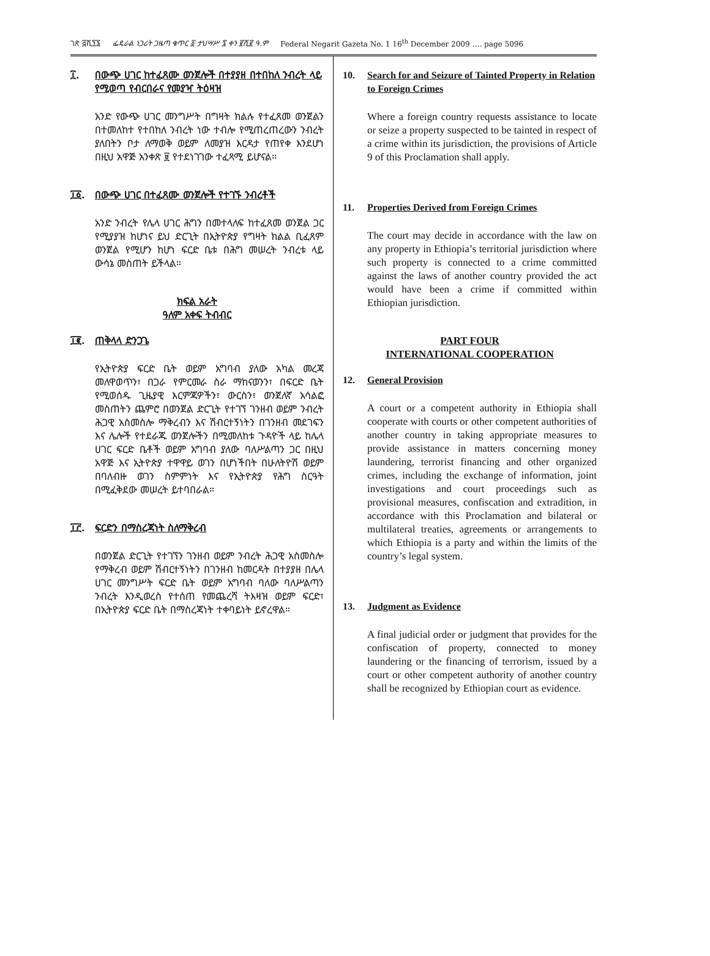ገጽ ፭ሺ፺፮ ፌዴራል ነጋሪት ጋዜጣ ቁጥር ፩ ታህሣሥ ፯ ቀን ፪ሺ፪ ዓ.ም Federal Negarit Gazeta No. 1 16<sup>th</sup> December 2009 …. page 5096
፲. በውጭ ሀገር ከተፈጸሙ ወንጀሎች በተያያዘ በተበከለ ንብረት ላይ የሚወጣ የብርበራና የመያዣ ትዕዛዝ
አንድ የውጭ ሀገር መንግሥት በግዛት ክልሉ የተፈጸመ ወንጀልን በተመለከተ የተበከለ ንብረት ነው ተብሎ የሚጠረጠረውን ንብረት ያለበትን ቦታ ለማወቅ ወይም ለመያዝ እርዳታ የጠየቀ እንደሆነ በዚህ አዋጅ አንቀጽ ፱ የተደነገገው ተፈጻሚ ይሆናል።
፲፩. በውጭ ሀገር በተፈጸሙ ወንጀሎች የተገኙ ንብረቶች
አንድ ንብረት የሌላ ሀገር ሕግን በመተላለፍ ከተፈጸመ ወንጀል ጋር የሚያያዝ ከሆነና ይህ ድርጊት በኢትዮጵያ የግዛት ክልል ቢፈጸም ወንጀል የሚሆን ከሆነ ፍርድ ቤቱ በሕግ መሠረት ንብረቱ ላይ ውሳኔ መስጠት ይችላል።
ክፍል አራት
ዓለም አቀፍ ትብብር
፲፪. ጠቅላላ ድንጋጌ
የኢትዮጵያ ፍርድ ቤት ወይም አግባብ ያለው አካል መረጃ መለዋወጥን፣ በጋራ የምርመራ ስራ ማከናወንን፣ በፍርድ ቤት የሚወሰዱ ጊዜያዊ እርምጃዎችን፣ ውርስን፣ ወንጀለኛ አሳልፎ መስጠትን ጨምሮ በወንጀል ድርጊት የተገኘ ገንዘብ ወይም ንብረት ሕጋዊ አስመስሎ ማቅረብን እና ሽብርተኝነትን በገንዘብ መደገፍን እና ሌሎች የተደራጁ ወንጀሎችን በሚመለከቱ ጉዳዮች ላይ ከሌላ ሀገር ፍርድ ቤቶች ወይም አግባብ ያለው ባለሥልጣን ጋር በዚህ አዋጅ እና ኢትዮጵያ ተዋዋይ ወገን በሆነችበት በሁለትዮሽ ወይም በባለብዙ ወገን ስምምነት እና የኢትዮጵያ የሕግ ስርዓት በሚፈቅደው መሠረት ይተባበራል።
፲፫. ፍርድን በማስረጃነት ስለማቅረብ
በወንጀል ድርጊት የተገኘን ገንዘብ ወይም ንብረት ሕጋዊ አስመስሎ የማቅረብ ወይም ሽብርተኝነትን በገንዘብ ከመርዳት በተያያዘ በሌላ ሀገር መንግሥት ፍርድ ቤት ወይም አግባብ ባለው ባለሥልጣን ንብረት እንዲወረስ የተሰጠ የመጨረሻ ትእዛዝ ወይም ፍርድ፣ በኢትዮጵያ ፍርድ ቤት በማስረጃነት ተቀባይነት ይኖረዋል።
10. Search for and Seizure of Tainted Property in Relation to Foreign Crimes
Where a foreign country requests assistance to locate or seize a property suspected to be tainted in respect of a crime within its jurisdiction, the provisions of Article 9 of this Proclamation shall apply.
11. Properties Derived from Foreign Crimes
The court may decide in accordance with the law on any property in Ethiopia’s territorial jurisdiction where such property is connected to a crime committed against the laws of another country provided the act would have been a crime if committed within Ethiopian jurisdiction.
PART FOUR
INTERNATIONAL COOPERATION
12. General Provision
A court or a competent authority in Ethiopia shall cooperate with courts or other competent authorities of another country in taking appropriate measures to provide assistance in matters concerning money laundering, terrorist financing and other organized crimes, including the exchange of information, joint investigations and court proceedings such as provisional measures, confiscation and extradition, in accordance with this Proclamation and bilateral or multilateral treaties, agreements or arrangements to which Ethiopia is a party and within the limits of the country’s legal system.
13. Judgment as Evidence
A final judicial order or judgment that provides for the confiscation of property, connected to money laundering or the financing of terrorism, issued by a court or other competent authority of another country shall be recognized by Ethiopian court as evidence.